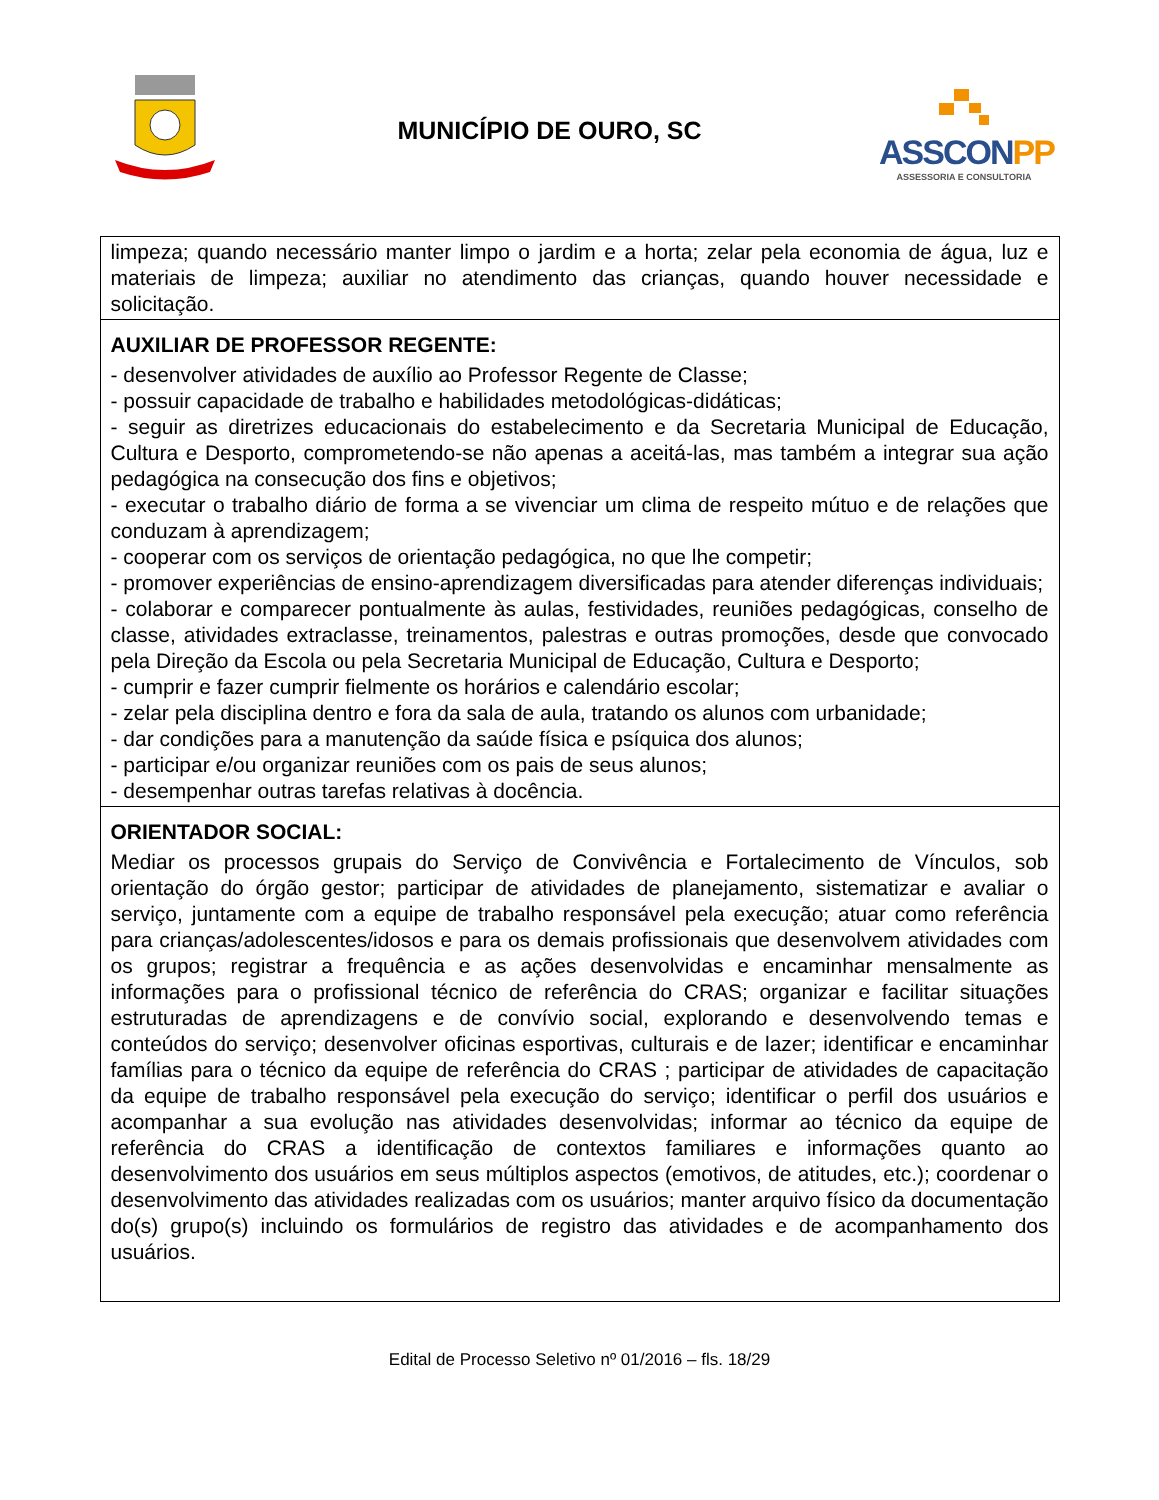MUNICÍPIO DE OURO, SC
ASSCONPP
ASSESSORIA E CONSULTORIA
| limpeza; quando necessário manter limpo o jardim e a horta; zelar pela economia de água, luz e materiais de limpeza; auxiliar no atendimento das crianças, quando houver necessidade e solicitação. |
| AUXILIAR DE PROFESSOR REGENTE: - desenvolver atividades de auxílio ao Professor Regente de Classe; - possuir capacidade de trabalho e habilidades metodológicas-didáticas; - seguir as diretrizes educacionais do estabelecimento e da Secretaria Municipal de Educação, Cultura e Desporto, comprometendo-se não apenas a aceitá-las, mas também a integrar sua ação pedagógica na consecução dos fins e objetivos; - executar o trabalho diário de forma a se vivenciar um clima de respeito mútuo e de relações que conduzam à aprendizagem; - cooperar com os serviços de orientação pedagógica, no que lhe competir; - promover experiências de ensino-aprendizagem diversificadas para atender diferenças individuais; - colaborar e comparecer pontualmente às aulas, festividades, reuniões pedagógicas, conselho de classe, atividades extraclasse, treinamentos, palestras e outras promoções, desde que convocado pela Direção da Escola ou pela Secretaria Municipal de Educação, Cultura e Desporto; - cumprir e fazer cumprir fielmente os horários e calendário escolar; - zelar pela disciplina dentro e fora da sala de aula, tratando os alunos com urbanidade; - dar condições para a manutenção da saúde física e psíquica dos alunos; - participar e/ou organizar reuniões com os pais de seus alunos; - desempenhar outras tarefas relativas à docência. |
| ORIENTADOR SOCIAL: Mediar os processos grupais do Serviço de Convivência e Fortalecimento de Vínculos, sob orientação do órgão gestor; participar de atividades de planejamento, sistematizar e avaliar o serviço, juntamente com a equipe de trabalho responsável pela execução; atuar como referência para crianças/adolescentes/idosos e para os demais profissionais que desenvolvem atividades com os grupos; registrar a frequência e as ações desenvolvidas e encaminhar mensalmente as informações para o profissional técnico de referência do CRAS; organizar e facilitar situações estruturadas de aprendizagens e de convívio social, explorando e desenvolvendo temas e conteúdos do serviço; desenvolver oficinas esportivas, culturais e de lazer; identificar e encaminhar famílias para o técnico da equipe de referência do CRAS ; participar de atividades de capacitação da equipe de trabalho responsável pela execução do serviço; identificar o perfil dos usuários e acompanhar a sua evolução nas atividades desenvolvidas; informar ao técnico da equipe de referência do CRAS a identificação de contextos familiares e informações quanto ao desenvolvimento dos usuários em seus múltiplos aspectos (emotivos, de atitudes, etc.); coordenar o desenvolvimento das atividades realizadas com os usuários; manter arquivo físico da documentação do(s) grupo(s) incluindo os formulários de registro das atividades e de acompanhamento dos usuários. |
Edital de Processo Seletivo nº 01/2016 – fls. 18/29